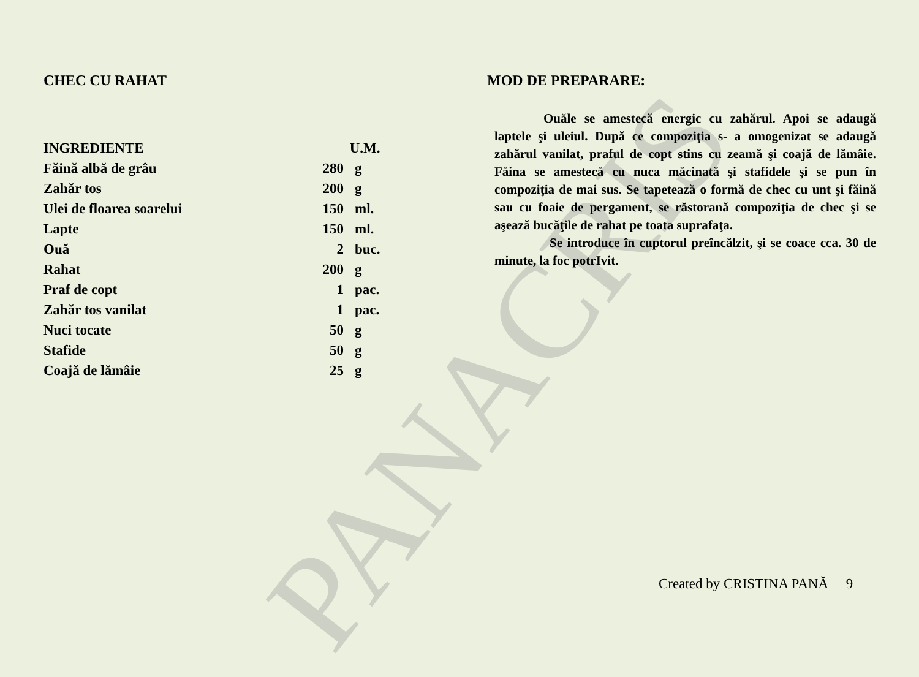PANACRIS
CHEC CU RAHAT
| INGREDIENTE | U.M. | |
| --- | --- | --- |
| Făină albă de grâu | 280 | g |
| Zahăr tos | 200 | g |
| Ulei de floarea soarelui | 150 | ml. |
| Lapte | 150 | ml. |
| Ouă | 2 | buc. |
| Rahat | 200 | g |
| Praf de copt | 1 | pac. |
| Zahăr tos vanilat | 1 | pac. |
| Nuci tocate | 50 | g |
| Stafide | 50 | g |
| Coajă de lămâie | 25 | g |
MOD DE PREPARARE:
Ouăle se amestecă energic cu zahărul. Apoi se adaugă laptele şi uleiul. După ce compoziţia s- a omogenizat se adaugă zahărul vanilat, praful de copt stins cu zeamă şi coajă de lămâie. Făina se amestecă cu nuca măcinată şi stafidele şi se pun în compoziţia de mai sus. Se tapetează o formă de chec cu unt şi făină sau cu foaie de pergament, se răstorană compoziţia de chec şi se aşează bucăţile de rahat pe toata suprafaţa.
Se introduce în cuptorul preîncălzit, şi se coace cca. 30 de minute, la foc potrIvit.
Created by CRISTINA PANĂ 9